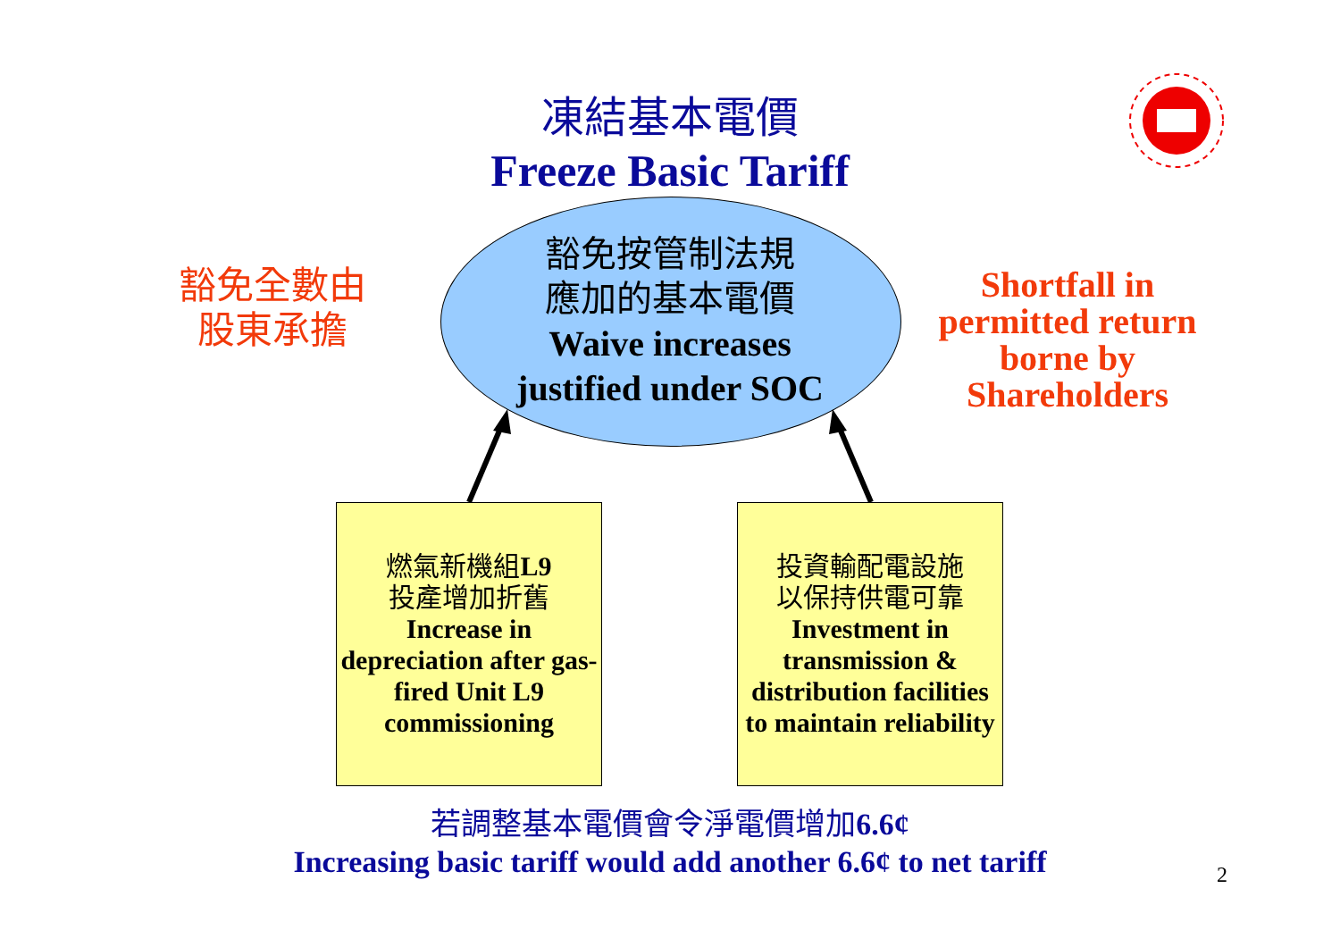凍結基本電價
Freeze Basic Tariff
豁免全數由
股東承擔
Shortfall in permitted return borne by Shareholders
豁免按管制法規
應加的基本電價
Waive increases justified under SOC
燃氣新機組L9
投產增加折舊
Increase in depreciation after gas-fired Unit L9 commissioning
投資輸配電設施
以保持供電可靠
Investment in transmission & distribution facilities to maintain reliability
若調整基本電價會令淨電價增加6.6¢
Increasing basic tariff would add another 6.6¢ to net tariff
2